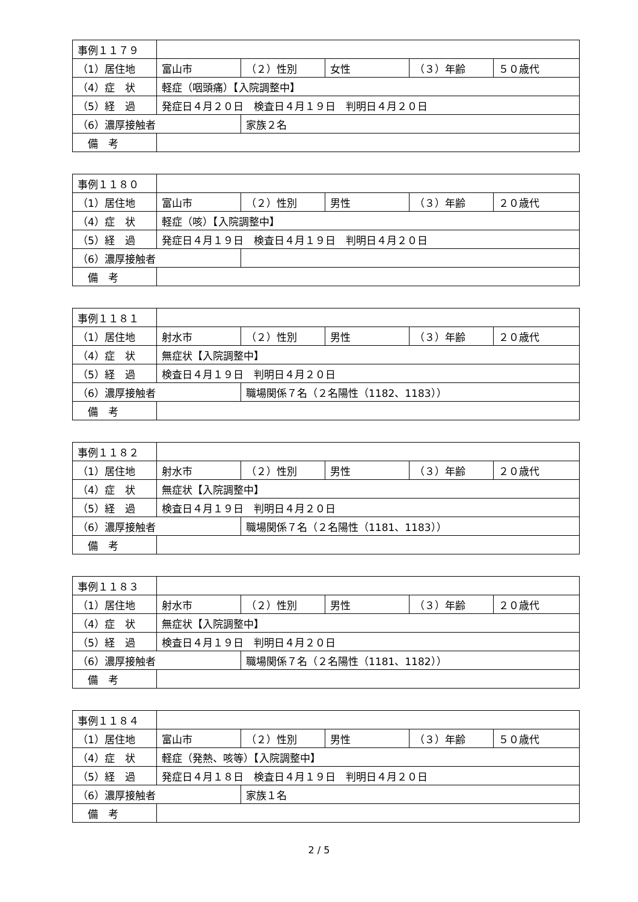| 事例１１７９ | | | | | |
| （1）居住地 | 富山市 | （２）性別 | 女性 | （３）年齢 | ５０歳代 |
| （4）症 状 | 軽症（咽頭痛）【入院調整中】 | | | | |
| （5）経 過 | 発症日４月２０日 検査日４月１９日 判明日４月２０日 | | | | |
| （6）濃厚接触者 | | 家族２名 | | | |
| 備 考 | | | | | |
| 事例１１８０ | | | | | |
| （1）居住地 | 富山市 | （２）性別 | 男性 | （３）年齢 | ２０歳代 |
| （4）症 状 | 軽症（咳）【入院調整中】 | | | | |
| （5）経 過 | 発症日４月１９日 検査日４月１９日 判明日４月２０日 | | | | |
| （6）濃厚接触者 | | | | | |
| 備 考 | | | | | |
| 事例１１８１ | | | | | |
| （1）居住地 | 射水市 | （２）性別 | 男性 | （３）年齢 | ２０歳代 |
| （4）症 状 | 無症状【入院調整中】 | | | | |
| （5）経 過 | 検査日４月１９日 判明日４月２０日 | | | | |
| （6）濃厚接触者 | | 職場関係７名（２名陽性（1182、1183）） | | | |
| 備 考 | | | | | |
| 事例１１８２ | | | | | |
| （1）居住地 | 射水市 | （２）性別 | 男性 | （３）年齢 | ２０歳代 |
| （4）症 状 | 無症状【入院調整中】 | | | | |
| （5）経 過 | 検査日４月１９日 判明日４月２０日 | | | | |
| （6）濃厚接触者 | | 職場関係７名（２名陽性（1181、1183）） | | | |
| 備 考 | | | | | |
| 事例１１８３ | | | | | |
| （1）居住地 | 射水市 | （２）性別 | 男性 | （３）年齢 | ２０歳代 |
| （4）症 状 | 無症状【入院調整中】 | | | | |
| （5）経 過 | 検査日４月１９日 判明日４月２０日 | | | | |
| （6）濃厚接触者 | | 職場関係７名（２名陽性（1181、1182）） | | | |
| 備 考 | | | | | |
| 事例１１８４ | | | | | |
| （1）居住地 | 富山市 | （２）性別 | 男性 | （３）年齢 | ５０歳代 |
| （4）症 状 | 軽症（発熱、咳等）【入院調整中】 | | | | |
| （5）経 過 | 発症日４月１８日 検査日４月１９日 判明日４月２０日 | | | | |
| （6）濃厚接触者 | | 家族１名 | | | |
| 備 考 | | | | | |
2 / 5